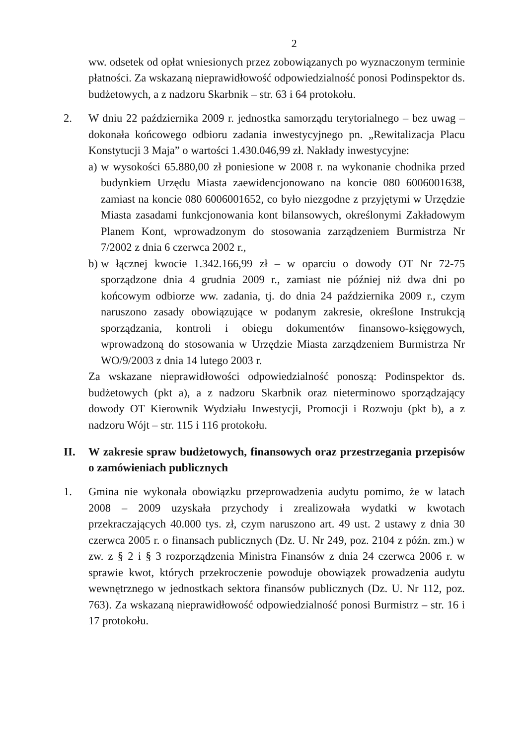2
ww. odsetek od opłat wniesionych przez zobowiązanych po wyznaczonym terminie płatności. Za wskazaną nieprawidłowość odpowiedzialność ponosi Podinspektor ds. budżetowych, a z nadzoru Skarbnik – str. 63 i 64 protokołu.
2. W dniu 22 października 2009 r. jednostka samorządu terytorialnego – bez uwag – dokonała końcowego odbioru zadania inwestycyjnego pn. „Rewitalizacja Placu Konstytucji 3 Maja” o wartości 1.430.046,99 zł. Nakłady inwestycyjne:
a)
w wysokości 65.880,00 zł poniesione w 2008 r. na wykonanie chodnika przed budynkiem Urzędu Miasta zaewidencjonowano na koncie 080 6006001638, zamiast na koncie 080 6006001652, co było niezgodne z przyjętymi w Urzędzie Miasta zasadami funkcjonowania kont bilansowych, określonymi Zakładowym Planem Kont, wprowadzonym do stosowania zarządzeniem Burmistrza Nr 7/2002 z dnia 6 czerwca 2002 r.,
b)
w łącznej kwocie 1.342.166,99 zł – w oparciu o dowody OT Nr 72-75 sporządzone dnia 4 grudnia 2009 r., zamiast nie później niż dwa dni po końcowym odbiorze ww. zadania, tj. do dnia 24 października 2009 r., czym naruszono zasady obowiązujące w podanym zakresie, określone Instrukcją sporządzania, kontroli i obiegu dokumentów finansowo-księgowych, wprowadzoną do stosowania w Urzędzie Miasta zarządzeniem Burmistrza Nr WO/9/2003 z dnia 14 lutego 2003 r.
Za wskazane nieprawidłowości odpowiedzialność ponoszą: Podinspektor ds. budżetowych (pkt a), a z nadzoru Skarbnik oraz nieterminowo sporządzający dowody OT Kierownik Wydziału Inwestycji, Promocji i Rozwoju (pkt b), a z nadzoru Wójt – str. 115 i 116 protokołu.
II. W zakresie spraw budżetowych, finansowych oraz przestrzegania przepisów o zamówieniach publicznych
1. Gmina nie wykonała obowiązku przeprowadzenia audytu pomimo, że w latach 2008 – 2009 uzyskała przychody i zrealizowała wydatki w kwotach przekraczających 40.000 tys. zł, czym naruszono art. 49 ust. 2 ustawy z dnia 30 czerwca 2005 r. o finansach publicznych (Dz. U. Nr 249, poz. 2104 z późn. zm.) w zw. z § 2 i § 3 rozporządzenia Ministra Finansów z dnia 24 czerwca 2006 r. w sprawie kwot, których przekroczenie powoduje obowiązek prowadzenia audytu wewnętrznego w jednostkach sektora finansów publicznych (Dz. U. Nr 112, poz. 763). Za wskazaną nieprawidłowość odpowiedzialność ponosi Burmistrz – str. 16 i 17 protokołu.